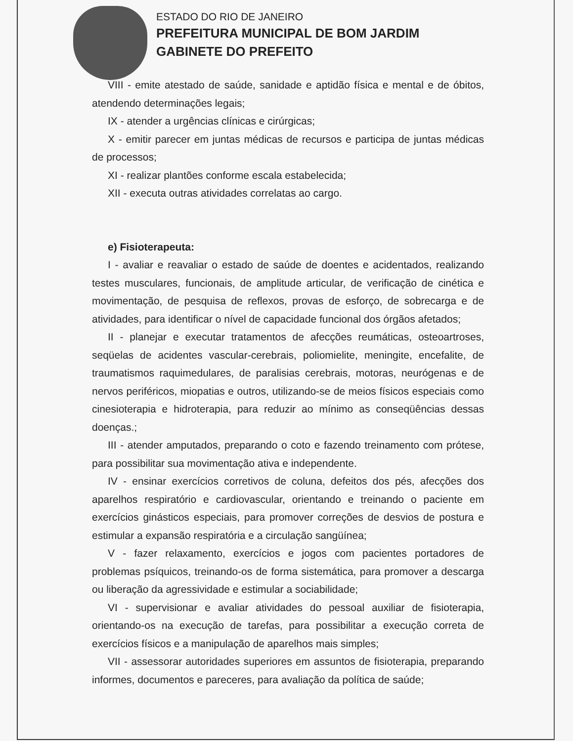ESTADO DO RIO DE JANEIRO
PREFEITURA MUNICIPAL DE BOM JARDIM
GABINETE DO PREFEITO
VIII - emite atestado de saúde, sanidade e aptidão física e mental e de óbitos, atendendo determinações legais;
IX - atender a urgências clínicas e cirúrgicas;
X - emitir parecer em juntas médicas de recursos e participa de juntas médicas de processos;
XI - realizar plantões conforme escala estabelecida;
XII - executa outras atividades correlatas ao cargo.
e) Fisioterapeuta:
I - avaliar e reavaliar o estado de saúde de doentes e acidentados, realizando testes musculares, funcionais, de amplitude articular, de verificação de cinética e movimentação, de pesquisa de reflexos, provas de esforço, de sobrecarga e de atividades, para identificar o nível de capacidade funcional dos órgãos afetados;
II - planejar e executar tratamentos de afecções reumáticas, osteoartroses, seqüelas de acidentes vascular-cerebrais, poliomielite, meningite, encefalite, de traumatismos raquimedulares, de paralisias cerebrais, motoras, neurógenas e de nervos periféricos, miopatias e outros, utilizando-se de meios físicos especiais como cinesioterapia e hidroterapia, para reduzir ao mínimo as conseqüências dessas doenças.;
III - atender amputados, preparando o coto e fazendo treinamento com prótese, para possibilitar sua movimentação ativa e independente.
IV - ensinar exercícios corretivos de coluna, defeitos dos pés, afecções dos aparelhos respiratório e cardiovascular, orientando e treinando o paciente em exercícios ginásticos especiais, para promover correções de desvios de postura e estimular a expansão respiratória e a circulação sangüínea;
V - fazer relaxamento, exercícios e jogos com pacientes portadores de problemas psíquicos, treinando-os de forma sistemática, para promover a descarga ou liberação da agressividade e estimular a sociabilidade;
VI - supervisionar e avaliar atividades do pessoal auxiliar de fisioterapia, orientando-os na execução de tarefas, para possibilitar a execução correta de exercícios físicos e a manipulação de aparelhos mais simples;
VII - assessorar autoridades superiores em assuntos de fisioterapia, preparando informes, documentos e pareceres, para avaliação da política de saúde;